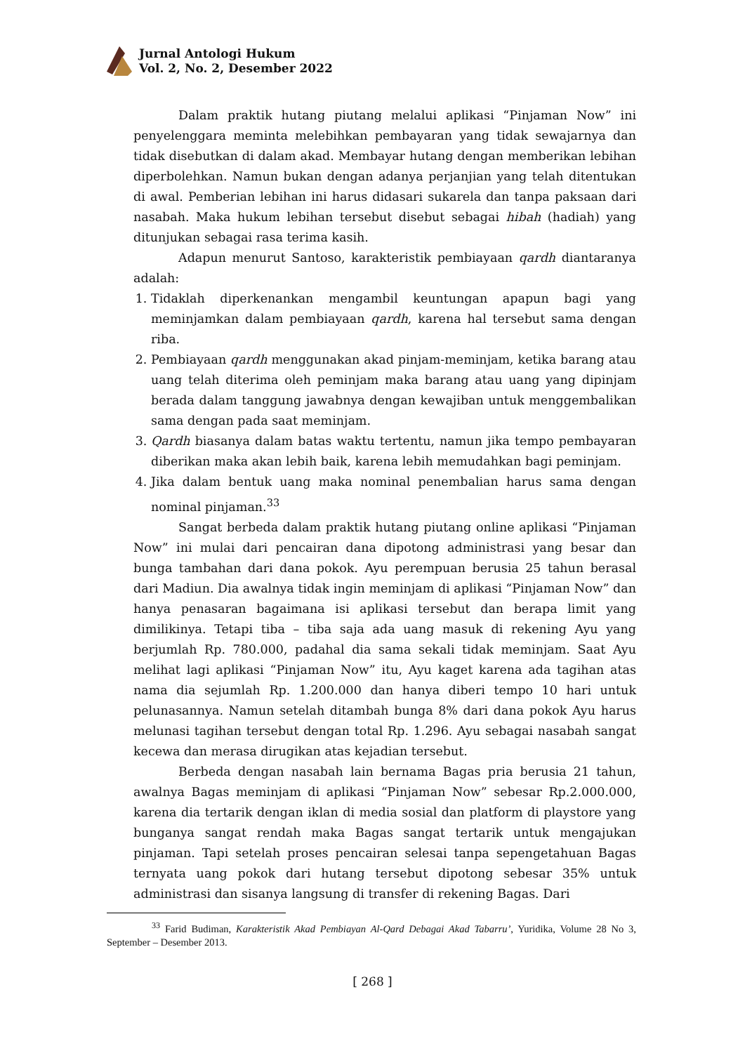Jurnal Antologi Hukum
Vol. 2, No. 2, Desember 2022
Dalam praktik hutang piutang melalui aplikasi “Pinjaman Now” ini penyelenggara meminta melebihkan pembayaran yang tidak sewajarnya dan tidak disebutkan di dalam akad. Membayar hutang dengan memberikan lebihan diperbolehkan. Namun bukan dengan adanya perjanjian yang telah ditentukan di awal. Pemberian lebihan ini harus didasari sukarela dan tanpa paksaan dari nasabah. Maka hukum lebihan tersebut disebut sebagai hibah (hadiah) yang ditunjukan sebagai rasa terima kasih.
Adapun menurut Santoso, karakteristik pembiayaan qardh diantaranya adalah:
1. Tidaklah diperkenankan mengambil keuntungan apapun bagi yang meminjamkan dalam pembiayaan qardh, karena hal tersebut sama dengan riba.
2. Pembiayaan qardh menggunakan akad pinjam-meminjam, ketika barang atau uang telah diterima oleh peminjam maka barang atau uang yang dipinjam berada dalam tanggung jawabnya dengan kewajiban untuk menggembalikan sama dengan pada saat meminjam.
3. Qardh biasanya dalam batas waktu tertentu, namun jika tempo pembayaran diberikan maka akan lebih baik, karena lebih memudahkan bagi peminjam.
4. Jika dalam bentuk uang maka nominal penembalian harus sama dengan nominal pinjaman.<sup>33</sup>
Sangat berbeda dalam praktik hutang piutang online aplikasi “Pinjaman Now” ini mulai dari pencairan dana dipotong administrasi yang besar dan bunga tambahan dari dana pokok. Ayu perempuan berusia 25 tahun berasal dari Madiun. Dia awalnya tidak ingin meminjam di aplikasi “Pinjaman Now” dan hanya penasaran bagaimana isi aplikasi tersebut dan berapa limit yang dimilikinya. Tetapi tiba – tiba saja ada uang masuk di rekening Ayu yang berjumlah Rp. 780.000, padahal dia sama sekali tidak meminjam. Saat Ayu melihat lagi aplikasi “Pinjaman Now” itu, Ayu kaget karena ada tagihan atas nama dia sejumlah Rp. 1.200.000 dan hanya diberi tempo 10 hari untuk pelunasannya. Namun setelah ditambah bunga 8% dari dana pokok Ayu harus melunasi tagihan tersebut dengan total Rp. 1.296. Ayu sebagai nasabah sangat kecewa dan merasa dirugikan atas kejadian tersebut.
Berbeda dengan nasabah lain bernama Bagas pria berusia 21 tahun, awalnya Bagas meminjam di aplikasi “Pinjaman Now” sebesar Rp.2.000.000, karena dia tertarik dengan iklan di media sosial dan platform di playstore yang bunganya sangat rendah maka Bagas sangat tertarik untuk mengajukan pinjaman. Tapi setelah proses pencairan selesai tanpa sepengetahuan Bagas ternyata uang pokok dari hutang tersebut dipotong sebesar 35% untuk administrasi dan sisanya langsung di transfer di rekening Bagas. Dari
<sup>33</sup> Farid Budiman, Karakteristik Akad Pembiayan Al-Qard Debagai Akad Tabarru’, Yuridika, Volume 28 No 3, September – Desember 2013.
[ 268 ]